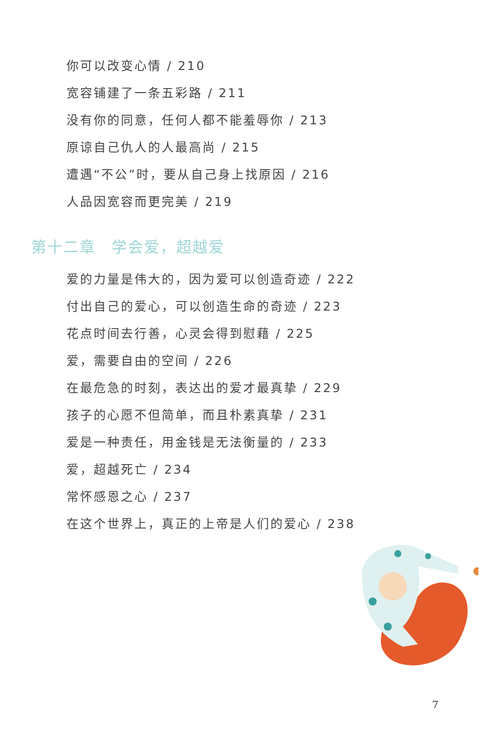你可以改变心情 / 210
宽容铺建了一条五彩路 / 211
没有你的同意，任何人都不能羞辱你 / 213
原谅自己仇人的人最高尚 / 215
遭遇“不公”时，要从自己身上找原因 / 216
人品因宽容而更完美 / 219
第十二章　学会爱，超越爱
爱的力量是伟大的，因为爱可以创造奇迹 / 222
付出自己的爱心，可以创造生命的奇迹 / 223
花点时间去行善，心灵会得到慰藉 / 225
爱，需要自由的空间 / 226
在最危急的时刻，表达出的爱才最真挚 / 229
孩子的心愿不但简单，而且朴素真挚 / 231
爱是一种责任，用金钱是无法衡量的 / 233
爱，超越死亡 / 234
常怀感恩之心 / 237
在这个世界上，真正的上帝是人们的爱心 / 238
7